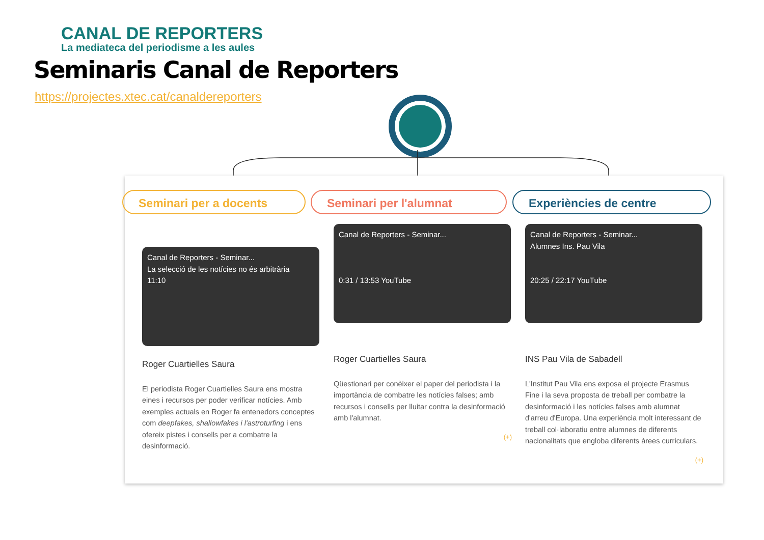CANAL DE REPORTERS
La mediateca del periodisme a les aules
Seminaris Canal de Reporters
https://projectes.xtec.cat/canaldereporters
Seminari per a docents Seminari per l'alumnat Experiències de centre
Canal de Reporters - Seminar...
La selecció de les notícies no és arbitrària
11:10
Roger Cuartielles Saura
El periodista Roger Cuartielles Saura ens mostra eines i recursos per poder verificar notícies. Amb exemples actuals en Roger fa entenedors conceptes com deepfakes, shallowfakes i l'astroturfing i ens ofereix pistes i consells per a combatre la desinformació.
Canal de Reporters - Seminar...
0:31 / 13:53 YouTube
Roger Cuartielles Saura
Qüestionari per conèixer el paper del periodista i la importància de combatre les notícies falses; amb recursos i consells per lluitar contra la desinformació amb l'alumnat.
(+)
Canal de Reporters - Seminar...
Alumnes Ins. Pau Vila
20:25 / 22:17 YouTube
INS Pau Vila de Sabadell
L'Institut Pau Vila ens exposa el projecte Erasmus Fine i la seva proposta de treball per combatre la desinformació i les notícies falses amb alumnat d'arreu d'Europa. Una experiència molt interessant de treball col·laboratiu entre alumnes de diferents nacionalitats que engloba diferents àrees curriculars.
(+)